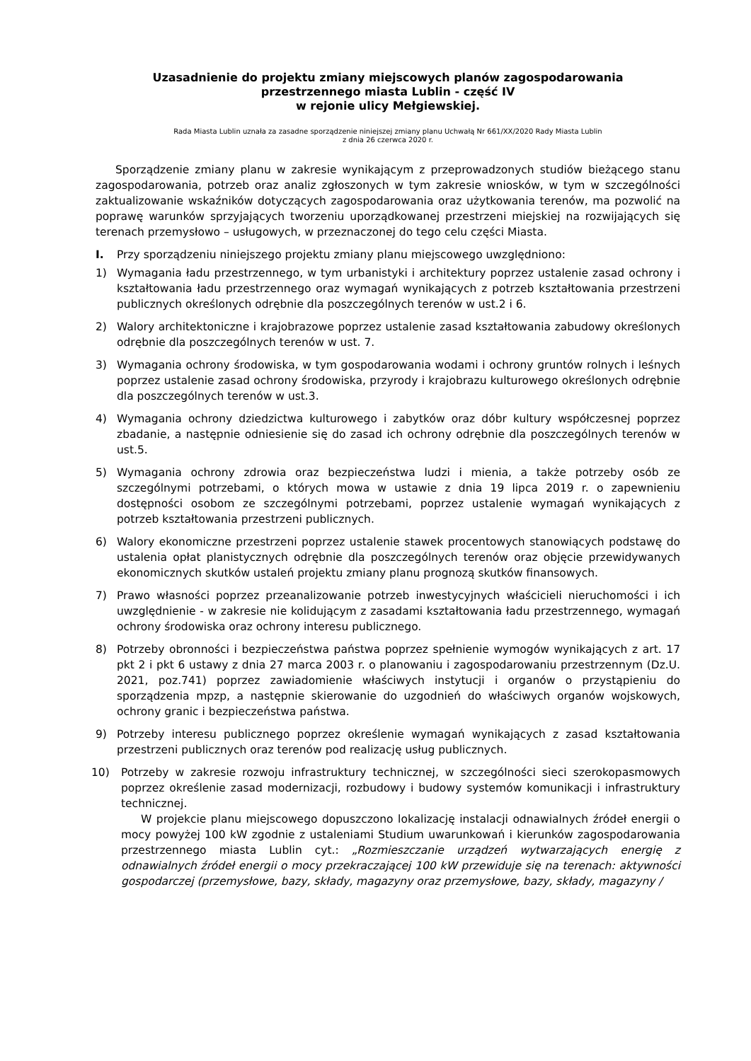Uzasadnienie do projektu zmiany miejscowych planów zagospodarowania
przestrzennego miasta Lublin - część IV
w rejonie ulicy Mełgiewskiej.
Rada Miasta Lublin uznała za zasadne sporządzenie niniejszej zmiany planu Uchwałą Nr 661/XX/2020 Rady Miasta Lublin
z dnia 26 czerwca 2020 r.
Sporządzenie zmiany planu w zakresie wynikającym z przeprowadzonych studiów bieżącego stanu zagospodarowania, potrzeb oraz analiz zgłoszonych w tym zakresie wniosków, w tym w szczególności zaktualizowanie wskaźników dotyczących zagospodarowania oraz użytkowania terenów, ma pozwolić na poprawę warunków sprzyjających tworzeniu uporządkowanej przestrzeni miejskiej na rozwijających się terenach przemysłowo – usługowych, w przeznaczonej do tego celu części Miasta.
I. Przy sporządzeniu niniejszego projektu zmiany planu miejscowego uwzględniono:
1) Wymagania ładu przestrzennego, w tym urbanistyki i architektury poprzez ustalenie zasad ochrony i kształtowania ładu przestrzennego oraz wymagań wynikających z potrzeb kształtowania przestrzeni publicznych określonych odrębnie dla poszczególnych terenów w ust.2 i 6.
2) Walory architektoniczne i krajobrazowe poprzez ustalenie zasad kształtowania zabudowy określonych odrębnie dla poszczególnych terenów w ust. 7.
3) Wymagania ochrony środowiska, w tym gospodarowania wodami i ochrony gruntów rolnych i leśnych poprzez ustalenie zasad ochrony środowiska, przyrody i krajobrazu kulturowego określonych odrębnie dla poszczególnych terenów w ust.3.
4) Wymagania ochrony dziedzictwa kulturowego i zabytków oraz dóbr kultury współczesnej poprzez zbadanie, a następnie odniesienie się do zasad ich ochrony odrębnie dla poszczególnych terenów w ust.5.
5) Wymagania ochrony zdrowia oraz bezpieczeństwa ludzi i mienia, a także potrzeby osób ze szczególnymi potrzebami, o których mowa w ustawie z dnia 19 lipca 2019 r. o zapewnieniu dostępności osobom ze szczególnymi potrzebami, poprzez ustalenie wymagań wynikających z potrzeb kształtowania przestrzeni publicznych.
6) Walory ekonomiczne przestrzeni poprzez ustalenie stawek procentowych stanowiących podstawę do ustalenia opłat planistycznych odrębnie dla poszczególnych terenów oraz objęcie przewidywanych ekonomicznych skutków ustaleń projektu zmiany planu prognozą skutków finansowych.
7) Prawo własności poprzez przeanalizowanie potrzeb inwestycyjnych właścicieli nieruchomości i ich uwzględnienie - w zakresie nie kolidującym z zasadami kształtowania ładu przestrzennego, wymagań ochrony środowiska oraz ochrony interesu publicznego.
8) Potrzeby obronności i bezpieczeństwa państwa poprzez spełnienie wymogów wynikających z art. 17 pkt 2 i pkt 6 ustawy z dnia 27 marca 2003 r. o planowaniu i zagospodarowaniu przestrzennym (Dz.U. 2021, poz.741) poprzez zawiadomienie właściwych instytucji i organów o przystąpieniu do sporządzenia mpzp, a następnie skierowanie do uzgodnień do właściwych organów wojskowych, ochrony granic i bezpieczeństwa państwa.
9) Potrzeby interesu publicznego poprzez określenie wymagań wynikających z zasad kształtowania przestrzeni publicznych oraz terenów pod realizację usług publicznych.
10) Potrzeby w zakresie rozwoju infrastruktury technicznej, w szczególności sieci szerokopasmowych poprzez określenie zasad modernizacji, rozbudowy i budowy systemów komunikacji i infrastruktury technicznej.
W projekcie planu miejscowego dopuszczono lokalizację instalacji odnawialnych źródeł energii o mocy powyżej 100 kW zgodnie z ustaleniami Studium uwarunkowań i kierunków zagospodarowania przestrzennego miasta Lublin cyt.: „Rozmieszczanie urządzeń wytwarzających energię z odnawialnych źródeł energii o mocy przekraczającej 100 kW przewiduje się na terenach: aktywności gospodarczej (przemysłowe, bazy, składy, magazyny oraz przemysłowe, bazy, składy, magazyny /